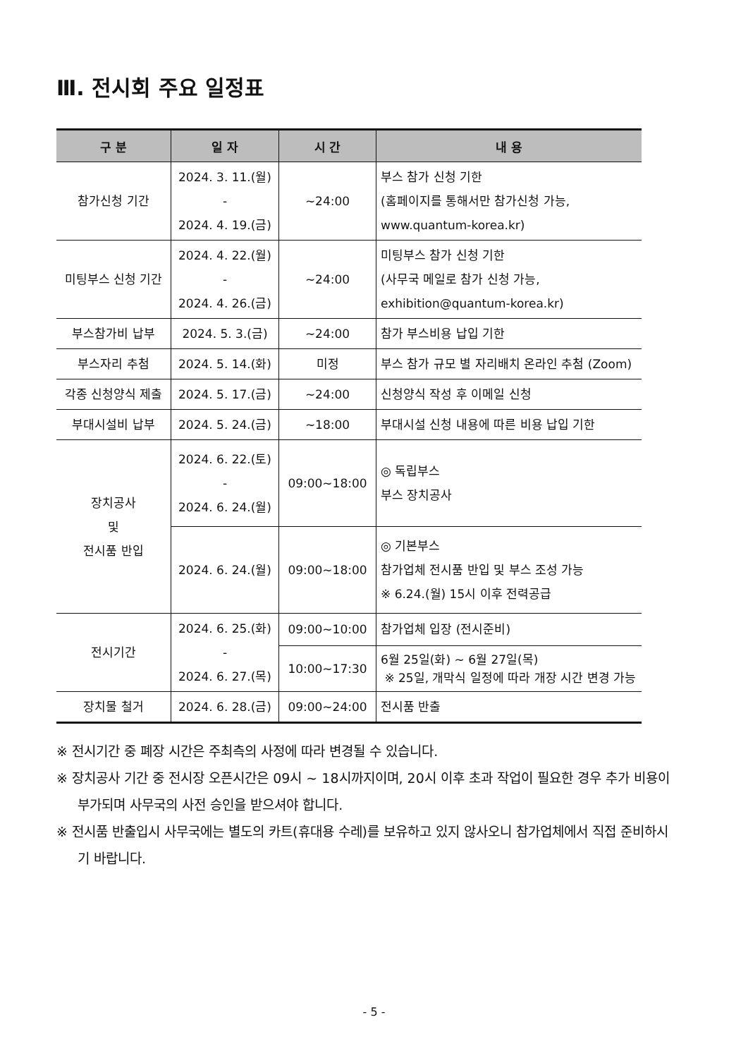Ⅲ. 전시회 주요 일정표
| 구 분 | 일 자 | 시 간 | 내 용 |
| --- | --- | --- | --- |
| 참가신청 기간 | 2024. 3. 11.(월) - 2024. 4. 19.(금) | ~24:00 | 부스 참가 신청 기한 (홈페이지를 통해서만 참가신청 가능, www.quantum-korea.kr) |
| 미팅부스 신청 기간 | 2024. 4. 22.(월) - 2024. 4. 26.(금) | ~24:00 | 미팅부스 참가 신청 기한 (사무국 메일로 참가 신청 가능, exhibition@quantum-korea.kr) |
| 부스참가비 납부 | 2024. 5. 3.(금) | ~24:00 | 참가 부스비용 납입 기한 |
| 부스자리 추첨 | 2024. 5. 14.(화) | 미정 | 부스 참가 규모 별 자리배치 온라인 추첨 (Zoom) |
| 각종 신청양식 제출 | 2024. 5. 17.(금) | ~24:00 | 신청양식 작성 후 이메일 신청 |
| 부대시설비 납부 | 2024. 5. 24.(금) | ~18:00 | 부대시설 신청 내용에 따른 비용 납입 기한 |
| 장치공사 및 전시품 반입 | 2024. 6. 22.(토) - 2024. 6. 24.(월) | 09:00~18:00 | ◎ 독립부스 부스 장치공사 |
| | 2024. 6. 24.(월) | 09:00~18:00 | ◎ 기본부스 참가업체 전시품 반입 및 부스 조성 가능 ※ 6.24.(월) 15시 이후 전력공급 |
| 전시기간 | 2024. 6. 25.(화) - 2024. 6. 27.(목) | 09:00~10:00 | 참가업체 입장 (전시준비) |
| | | 10:00~17:30 | 6월 25일(화) ~ 6월 27일(목) ※ 25일, 개막식 일정에 따라 개장 시간 변경 가능 |
| 장치물 철거 | 2024. 6. 28.(금) | 09:00~24:00 | 전시품 반출 |
※ 전시기간 중 폐장 시간은 주최측의 사정에 따라 변경될 수 있습니다.
※ 장치공사 기간 중 전시장 오픈시간은 09시 ~ 18시까지이며, 20시 이후 초과 작업이 필요한 경우 추가 비용이 부가되며 사무국의 사전 승인을 받으셔야 합니다.
※ 전시품 반출입시 사무국에는 별도의 카트(휴대용 수레)를 보유하고 있지 않사오니 참가업체에서 직접 준비하시기 바랍니다.
- 5 -